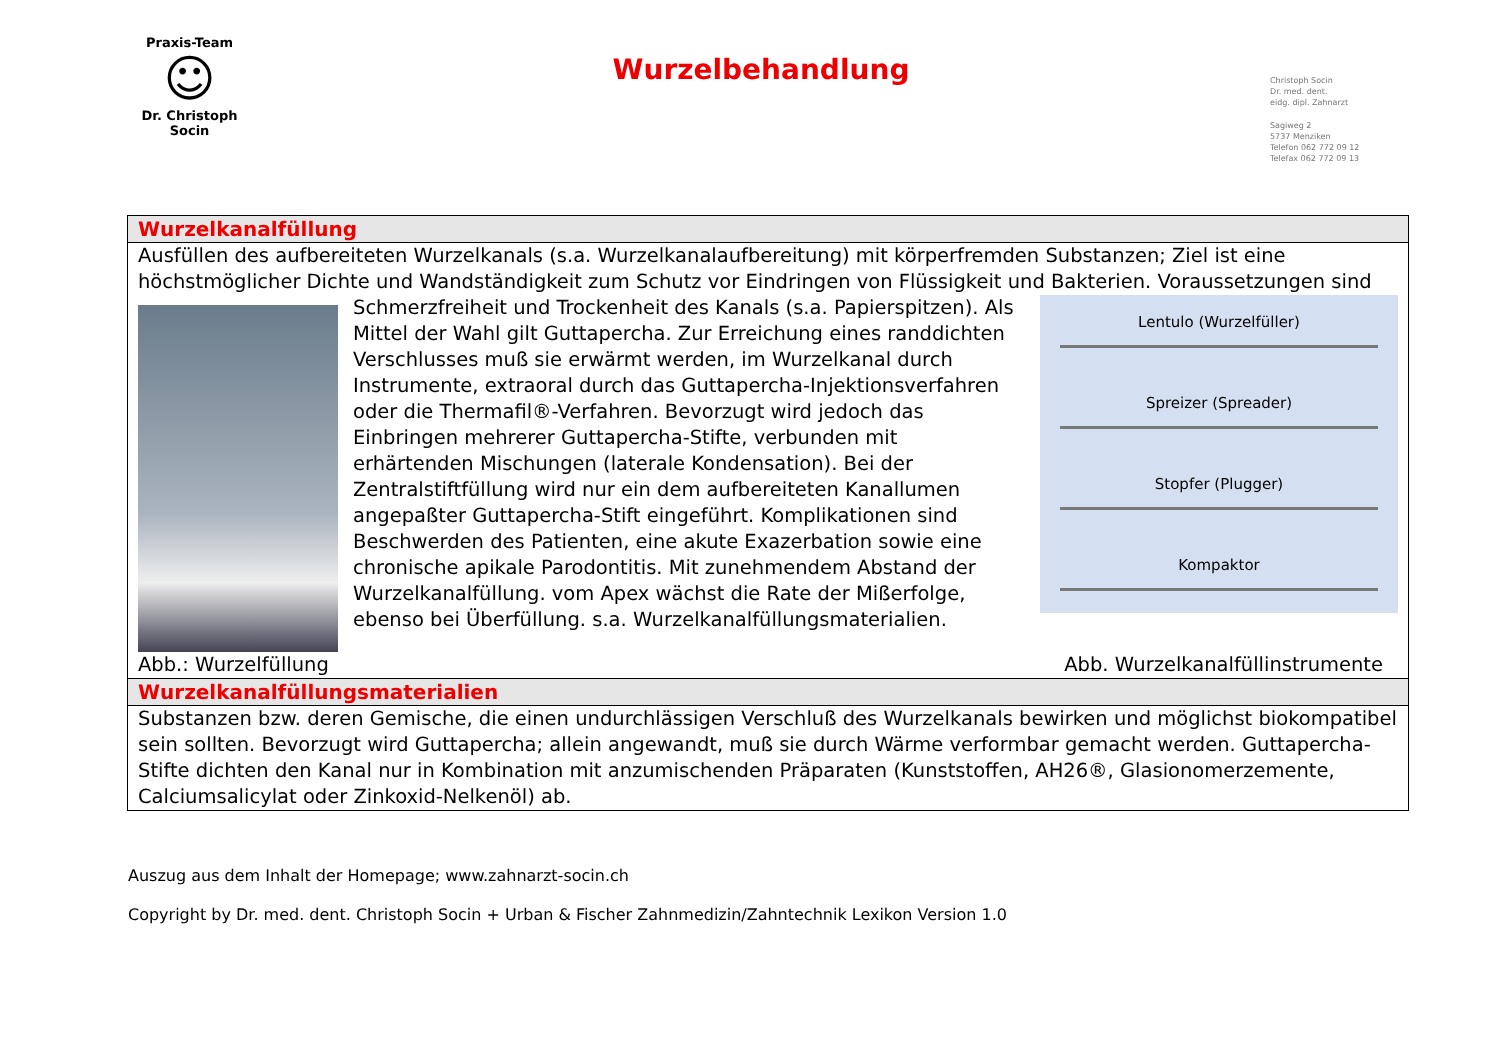Praxis-Team
☺
Dr. Christoph Socin
Wurzelbehandlung
Christoph Socin
Dr. med. dent.
eidg. dipl. Zahnarzt
Sagiweg 2
5737 Menziken
Telefon 062 772 09 12
Telefax 062 772 09 13
| Wurzelkanalfüllung |
| Ausfüllen des aufbereiteten Wurzelkanals (s.a. Wurzelkanalaufbereitung) mit körperfremden Substanzen; Ziel ist eine höchstmöglicher Dichte und Wandständigkeit zum Schutz vor Eindringen von Flüssigkeit und Bakterien. Voraussetzungen sind Schmerzfreiheit und Trockenheit des Kanals (s.a. Lentulo (Wurzelfüller) Spreizer (Spreader) Stopfer (Plugger) Kompaktor Papierspitzen). Als Mittel der Wahl gilt Guttapercha. Zur Erreichung eines randdichten Verschlusses muß sie erwärmt werden, im Wurzelkanal durch Instrumente, extraoral durch das Guttapercha-Injektionsverfahren oder die Thermafil®-Verfahren. Bevorzugt wird jedoch das Einbringen mehrerer Guttapercha-Stifte, verbunden mit erhärtenden Mischungen (laterale Kondensation). Bei der Zentralstiftfüllung wird nur ein dem aufbereiteten Kanallumen angepaßter Guttapercha-Stift eingeführt. Komplikationen sind Beschwerden des Patienten, eine akute Exazerbation sowie eine chronische apikale Parodontitis. Mit zunehmendem Abstand der Wurzelkanalfüllung. vom Apex wächst die Rate der Mißerfolge, ebenso bei Überfüllung. s.a. Wurzelkanalfüllungsmaterialien. Abb.: Wurzelfüllung Abb. Wurzelkanalfüllinstrumente |
| Wurzelkanalfüllungsmaterialien |
| Substanzen bzw. deren Gemische, die einen undurchlässigen Verschluß des Wurzelkanals bewirken und möglichst biokompatibel sein sollten. Bevorzugt wird Guttapercha; allein angewandt, muß sie durch Wärme verformbar gemacht werden. Guttapercha-Stifte dichten den Kanal nur in Kombination mit anzumischenden Präparaten (Kunststoffen, AH26®, Glasionomerzemente, Calciumsalicylat oder Zinkoxid-Nelkenöl) ab. |
Auszug aus dem Inhalt der Homepage; www.zahnarzt-socin.ch
Copyright by Dr. med. dent. Christoph Socin + Urban & Fischer Zahnmedizin/Zahntechnik Lexikon Version 1.0